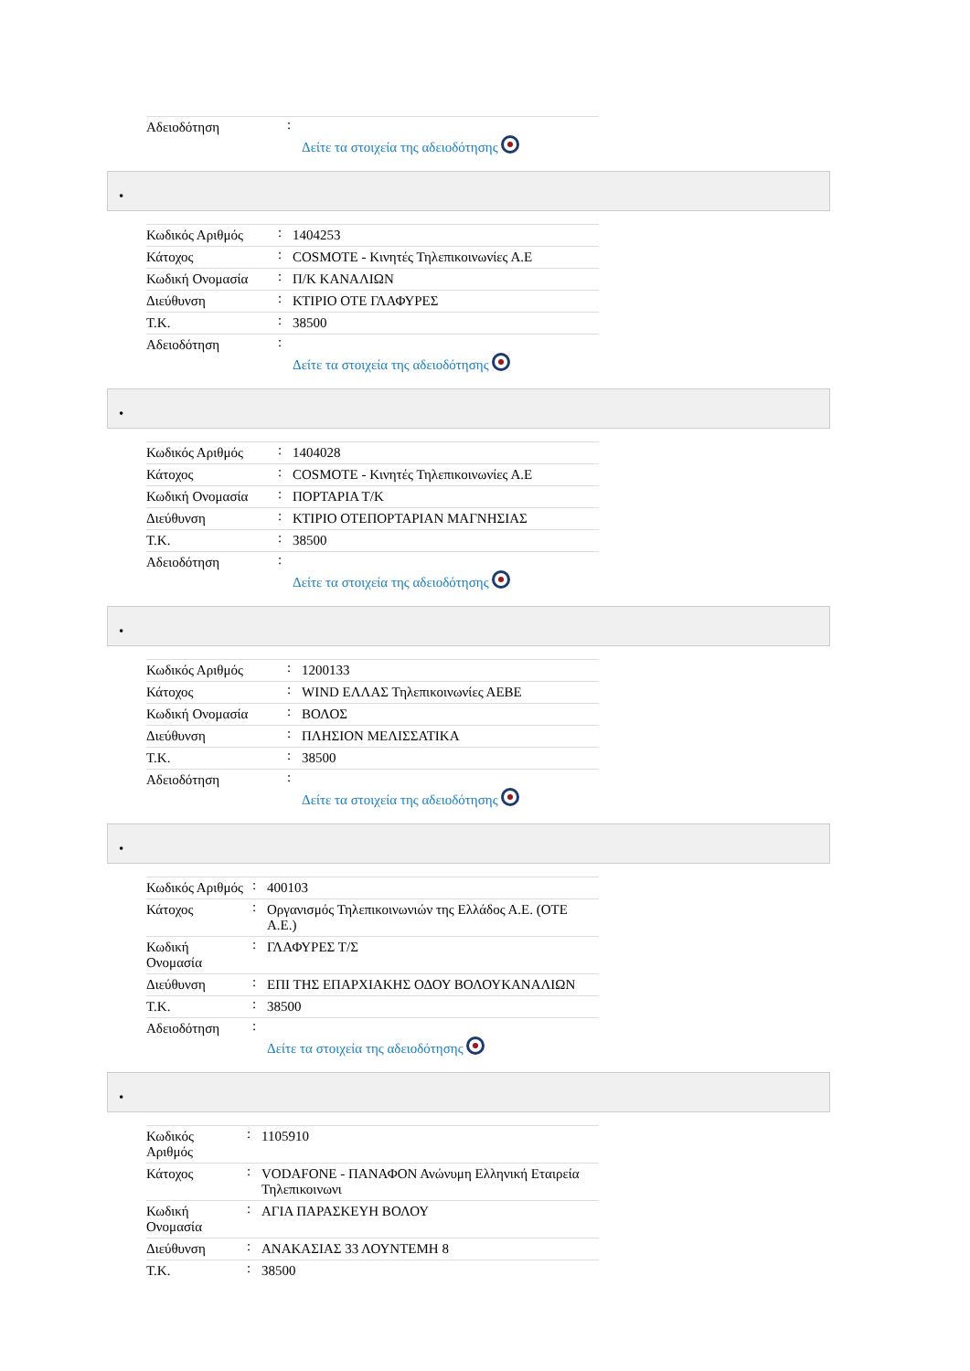| Αδειοδότηση | : | Δείτε τα στοιχεία της αδειοδότησης |
•
| Κωδικός Αριθμός | : | 1404253 |
| Κάτοχος | : | COSMOTE - Κινητές Τηλεπικοινωνίες Α.Ε |
| Κωδική Ονομασία | : | Π/Κ ΚΑΝΑΛΙΩΝ |
| Διεύθυνση | : | ΚΤΙΡΙΟ ΟΤΕ ΓΛΑΦΥΡΕΣ |
| Τ.Κ. | : | 38500 |
| Αδειοδότηση | : | Δείτε τα στοιχεία της αδειοδότησης |
•
| Κωδικός Αριθμός | : | 1404028 |
| Κάτοχος | : | COSMOTE - Κινητές Τηλεπικοινωνίες Α.Ε |
| Κωδική Ονομασία | : | ΠΟΡΤΑΡΙΑ Τ/Κ |
| Διεύθυνση | : | ΚΤΙΡΙΟ ΟΤΕΠΟΡΤΑΡΙΑΝ ΜΑΓΝΗΣΙΑΣ |
| Τ.Κ. | : | 38500 |
| Αδειοδότηση | : | Δείτε τα στοιχεία της αδειοδότησης |
•
| Κωδικός Αριθμός | : | 1200133 |
| Κάτοχος | : | WIND ΕΛΛΑΣ Τηλεπικοινωνίες ΑΕΒΕ |
| Κωδική Ονομασία | : | ΒΟΛΟΣ |
| Διεύθυνση | : | ΠΛΗΣΙΟΝ ΜΕΛΙΣΣΑΤΙΚΑ |
| Τ.Κ. | : | 38500 |
| Αδειοδότηση | : | Δείτε τα στοιχεία της αδειοδότησης |
•
| Κωδικός Αριθμός | : | 400103 |
| Κάτοχος | : | Οργανισμός Τηλεπικοινωνιών της Ελλάδος Α.Ε. (ΟΤΕ Α.Ε.) |
| Κωδική Ονομασία | : | ΓΛΑΦΥΡΕΣ Τ/Σ |
| Διεύθυνση | : | ΕΠΙ ΤΗΣ ΕΠΑΡΧΙΑΚΗΣ ΟΔΟΥ ΒΟΛΟΥΚΑΝΑΛΙΩΝ |
| Τ.Κ. | : | 38500 |
| Αδειοδότηση | : | Δείτε τα στοιχεία της αδειοδότησης |
•
| Κωδικός Αριθμός | : | 1105910 |
| Κάτοχος | : | VODAFONE - ΠΑΝΑΦΟΝ Ανώνυμη Ελληνική Εταιρεία Τηλεπικοινωνι |
| Κωδική Ονομασία | : | ΑΓΙΑ ΠΑΡΑΣΚΕΥΗ ΒΟΛΟΥ |
| Διεύθυνση | : | ΑΝΑΚΑΣΙΑΣ 33 ΛΟΥΝΤΕΜΗ 8 |
| Τ.Κ. | : | 38500 |